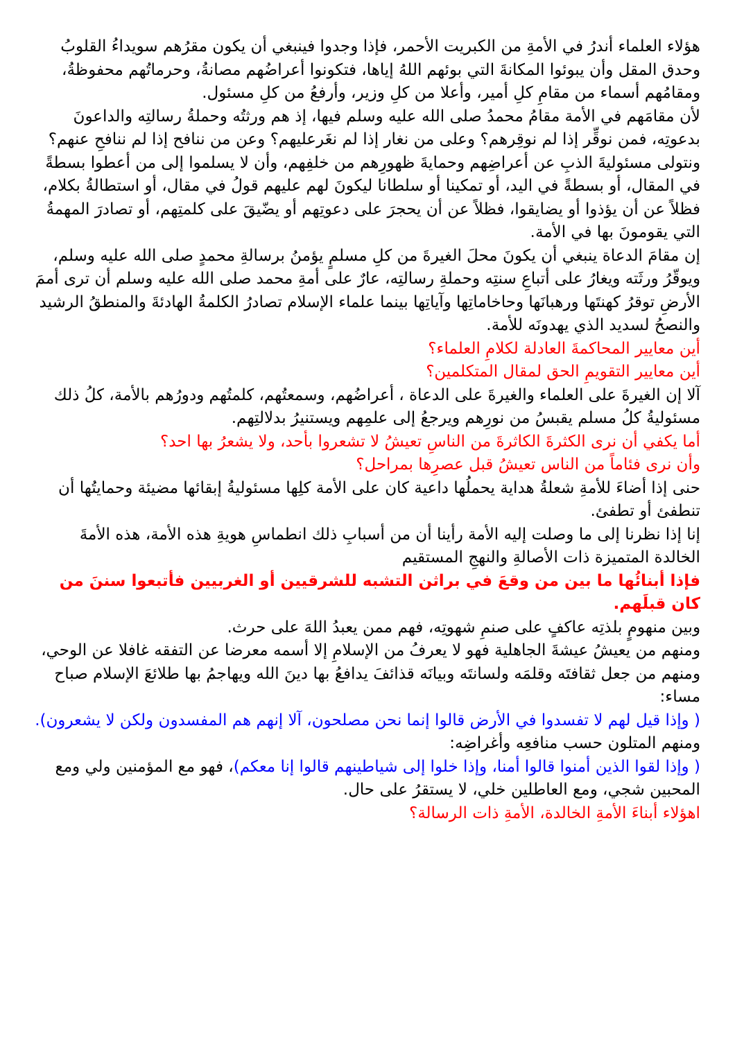هؤلاء العلماء أندرُ في الأمةِ من الكبريت الأحمر، فإذا وجدوا فينبغي أن يكون مقرُهم سويداءُ القلوبُ وحدق المقل وأن يبوئوا المكانةَ التي بوئهم اللهُ إياها، فتكونوا أعراضُهم مصانةُ، وحرماتُهم محفوظةُ، ومقامُهم أسماء من مقامِ كلِ أمير، وأعلا من كلِ وزير، وأرفعُ من كلِ مسئول.
لأن مقامَهم في الأمة مقامُ محمدُ صلى الله عليه وسلم فيها، إذ هم ورثتُه وحملةُ رسالتِه والداعونَ بدعوتِه، فمن نوقِّر إذا لم نوقِرهم؟ وعلى من نغار إذا لم نغَرعليهم؟ وعن من ننافح إذا لم ننافحِ عنهم؟
ونتولى مسئوليةَ الذبِ عن أعراضِهم وحمايةَ ظهورِهم من خلفِهم، وأن لا يسلموا إلى من أعطوا بسطةً في المقال، أو بسطةً في اليد، أو تمكينا أو سلطانا ليكونَ لهم عليهم قولُ في مقال، أو استطالةُ بكلام، فظلاً عن أن يؤذوا أو يضايقوا، فظلاً عن أن يحجرَ على دعوتِهم أو يضّيقَ على كلمتِهم، أو تصادرَ المهمةُ التي يقومونَ بها في الأمة.
إن مقامَ الدعاة ينبغي أن يكونَ محلَ الغيرةَ من كلِ مسلمٍ يؤمنُ برسالةِ محمدٍ صلى الله عليه وسلم، ويوقّرُ ورثَته ويغارُ على أتباعِ سنتِه وحملةِ رسالتِه، عارٌ على أمةِ محمد صلى الله عليه وسلم أن ترى أممَ الأرضِ توقرُ كهنتَها ورهبانَها وحاخاماتِها وآياتِها بينما علماء الإسلام تصادرُ الكلمةُ الهادئةَ والمنطقُ الرشيد والنصحُ لسديد الذي يهدونَه للأمة.
أين معايير المحاكمةَ العادلة لكلامِ العلماء؟
أين معايير التقويمِ الحق لمقال المتكلمين؟
آلا إن الغيرةَ على العلماء والغيرةَ على الدعاة ، أعراضُهم، وسمعتُهم، كلمتُهم ودورُهم بالأمة، كلُ ذلك مسئوليةُ كلُ مسلم يقبسُ من نورِهم ويرجعُ إلى علمِهم ويستنيرُ بدلالتِهم.
أما يكفي أن نرى الكثرةَ الكاثرةَ من الناسِ تعيشُ لا تشعروا بأحد، ولا يشعرُ بها احد؟
وأن نرى فئاماً من الناس تعيشُ قبل عصرِها بمراحل؟
حنى إذا أضاءَ للأمةِ شعلةُ هداية يحملُها داعية كان على الأمة كلِها مسئوليةُ إبقائها مضيئة وحمايتُها أن تنطفئ أو تطفئ.
إنا إذا نظرنا إلى ما وصلت إليه الأمة رأينا أن من أسبابِ ذلك انطماسِ هويةِ هذه الأمة، هذه الأمةَ الخالدة المتميزة ذات الأصالةِ والنهجِ المستقيم
فإذا أبنائُها ما بين من وقعَ في براثن التشبه للشرقيين أو الغربيين فأتبعوا سننَ من كان قبلَهم.
وبين منهومٍ بلذتِه عاكفٍ على صنمِ شهوتِه، فهم ممن يعبدُ اللهَ على حرث.
ومنهم من يعيشُ عيشةَ الجاهلية فهو لا يعرفُ من الإسلامِ إلا أسمه معرضا عن التفقه غافلا عن الوحي، ومنهم من جعل ثقافتَه وقلمَه ولسانتَه وبيانَه قذائفَ يدافعُ بها دينَ الله ويهاجمُ بها طلائعَ الإسلام صباح مساء:
( وإذا قيل لهم لا تفسدوا في الأرض قالوا إنما نحن مصلحون، آلا إنهم هم المفسدون ولكن لا يشعرون).
ومنهم المتلون حسب منافعِه وأغراضِه:
( وإذا لقوا الذين أمنوا قالوا أمنا، وإذا خلوا إلى شياطينهم قالوا إنا معكم)، فهو مع المؤمنين ولي ومع المحبين شجي، ومع العاطلين خلي، لا يستقرُ على حال.
اهؤلاء أبناءَ الأمةِ الخالدة، الأمةِ ذات الرسالة؟